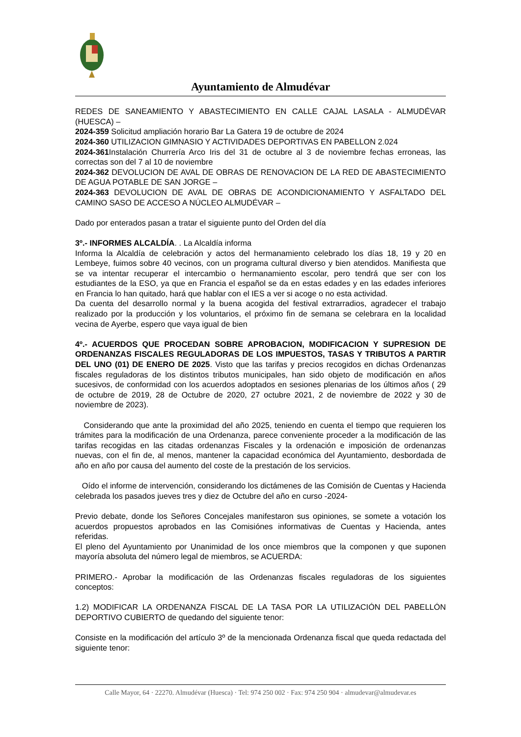Ayuntamiento de Almudévar
REDES DE SANEAMIENTO Y ABASTECIMIENTO EN CALLE CAJAL LASALA - ALMUDÉVAR (HUESCA) –
2024-359 Solicitud ampliación horario Bar La Gatera 19 de octubre de 2024
2024-360 UTILIZACION GIMNASIO Y ACTIVIDADES DEPORTIVAS EN PABELLON 2.024
2024-361 Instalación Churrería Arco Iris del 31 de octubre al 3 de noviembre fechas erroneas, las correctas son del 7 al 10 de noviembre
2024-362 DEVOLUCION DE AVAL DE OBRAS DE RENOVACION DE LA RED DE ABASTECIMIENTO DE AGUA POTABLE DE SAN JORGE –
2024-363 DEVOLUCION DE AVAL DE OBRAS DE ACONDICIONAMIENTO Y ASFALTADO DEL CAMINO SASO DE ACCESO A NÚCLEO ALMUDÉVAR –
Dado por enterados pasan a tratar el siguiente punto del Orden del día
3º.- INFORMES ALCALDÍA. . La Alcaldía informa
Informa la Alcaldía de celebración y actos del hermanamiento celebrado los días 18, 19 y 20 en Lembeye, fuimos sobre 40 vecinos, con un programa cultural diverso y bien atendidos. Manifiesta que se va intentar recuperar el intercambio o hermanamiento escolar, pero tendrá que ser con los estudiantes de la ESO, ya que en Francia el español se da en estas edades y en las edades inferiores en Francia lo han quitado, hará que hablar con el IES a ver si acoge o no esta actividad.
Da cuenta del desarrollo normal y la buena acogida del festival extrarradios, agradecer el trabajo realizado por la producción y los voluntarios, el próximo fin de semana se celebrara en la localidad vecina de Ayerbe, espero que vaya igual de bien
4º.- ACUERDOS QUE PROCEDAN SOBRE APROBACION, MODIFICACION Y SUPRESION DE ORDENANZAS FISCALES REGULADORAS DE LOS IMPUESTOS, TASAS Y TRIBUTOS A PARTIR DEL UNO (01) DE ENERO DE 2025. Visto que las tarifas y precios recogidos en dichas Ordenanzas fiscales reguladoras de los distintos tributos municipales, han sido objeto de modificación en años sucesivos, de conformidad con los acuerdos adoptados en sesiones plenarias de los últimos años ( 29 de octubre de 2019, 28 de Octubre de 2020, 27 octubre 2021, 2 de noviembre de 2022 y 30 de noviembre de 2023).
Considerando que ante la proximidad del año 2025, teniendo en cuenta el tiempo que requieren los trámites para la modificación de una Ordenanza, parece conveniente proceder a la modificación de las tarifas recogidas en las citadas ordenanzas Fiscales y la ordenación e imposición de ordenanzas nuevas, con el fin de, al menos, mantener la capacidad económica del Ayuntamiento, desbordada de año en año por causa del aumento del coste de la prestación de los servicios.
Oído el informe de intervención, considerando los dictámenes de las Comisión de Cuentas y Hacienda celebrada los pasados jueves tres y diez de Octubre del año en curso -2024-
Previo debate, donde los Señores Concejales manifestaron sus opiniones, se somete a votación los acuerdos propuestos aprobados en las Comisiónes informativas de Cuentas y Hacienda, antes referidas.
El pleno del Ayuntamiento por Unanimidad de los once miembros que la componen y que suponen mayoría absoluta del número legal de miembros, se ACUERDA:
PRIMERO.- Aprobar la modificación de las Ordenanzas fiscales reguladoras de los siguientes conceptos:
1.2) MODIFICAR LA ORDENANZA FISCAL DE LA TASA POR LA UTILIZACIÓN DEL PABELLÓN DEPORTIVO CUBIERTO de quedando del siguiente tenor:
Consiste en la modificación del artículo 3º de la mencionada Ordenanza fiscal que queda redactada del siguiente tenor:
Calle Mayor, 64 · 22270. Almudévar (Huesca) · Tel: 974 250 002 · Fax: 974 250 904 · almudevar@almudevar.es